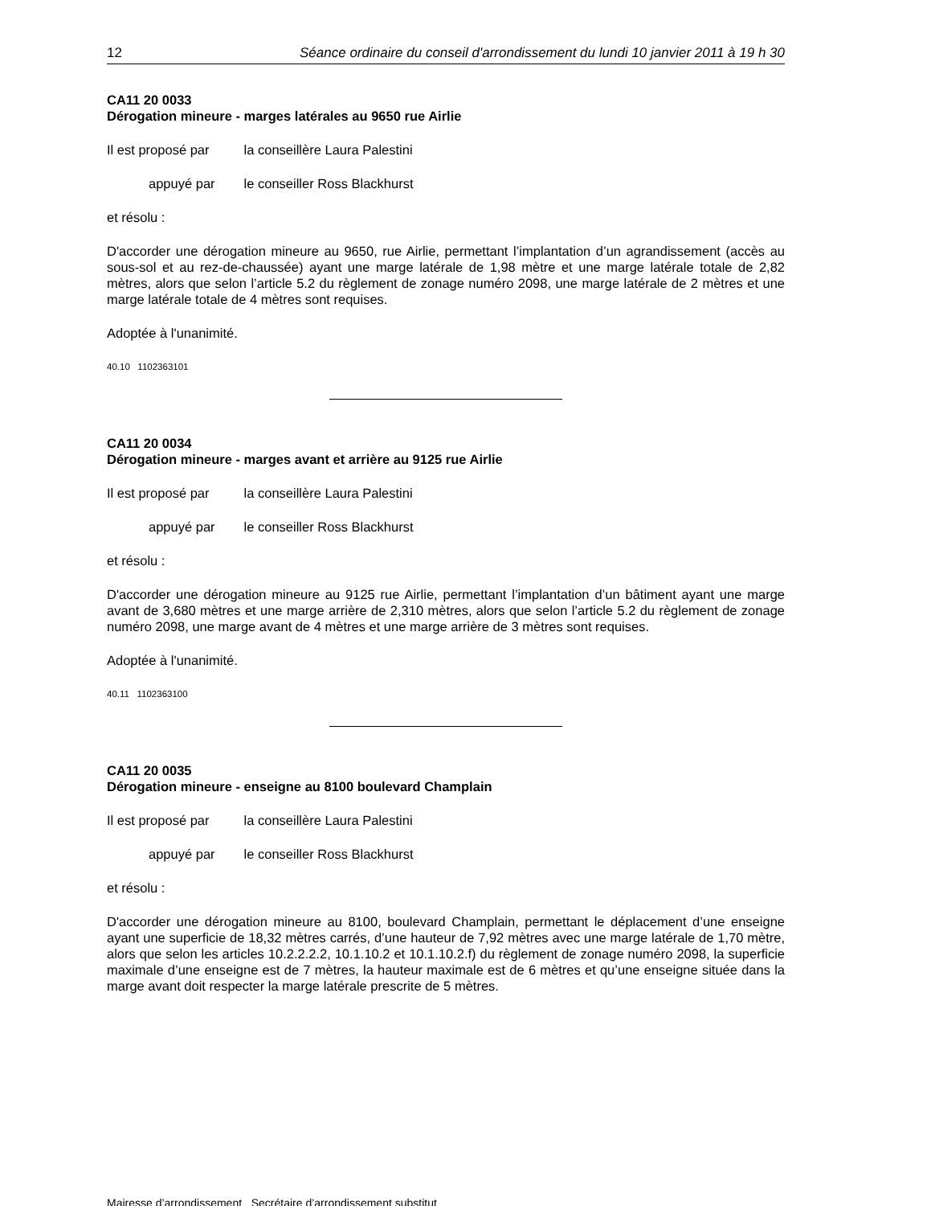12 Séance ordinaire du conseil d'arrondissement du lundi 10 janvier 2011 à 19 h 30
CA11 20 0033
Dérogation mineure - marges latérales au 9650 rue Airlie
Il est proposé par la conseillère Laura Palestini
appuyé par le conseiller Ross Blackhurst
et résolu :
D'accorder une dérogation mineure au 9650, rue Airlie, permettant l’implantation d’un agrandissement (accès au sous-sol et au rez-de-chaussée) ayant une marge latérale de 1,98 mètre et une marge latérale totale de 2,82 mètres, alors que selon l’article 5.2 du règlement de zonage numéro 2098, une marge latérale de 2 mètres et une marge latérale totale de 4 mètres sont requises.
Adoptée à l'unanimité.
40.10 1102363101
CA11 20 0034
Dérogation mineure - marges avant et arrière au 9125 rue Airlie
Il est proposé par la conseillère Laura Palestini
appuyé par le conseiller Ross Blackhurst
et résolu :
D'accorder une dérogation mineure au 9125 rue Airlie, permettant l’implantation d’un bâtiment ayant une marge avant de 3,680 mètres et une marge arrière de 2,310 mètres, alors que selon l’article 5.2 du règlement de zonage numéro 2098, une marge avant de 4 mètres et une marge arrière de 3 mètres sont requises.
Adoptée à l'unanimité.
40.11 1102363100
CA11 20 0035
Dérogation mineure - enseigne au 8100 boulevard Champlain
Il est proposé par la conseillère Laura Palestini
appuyé par le conseiller Ross Blackhurst
et résolu :
D'accorder une dérogation mineure au 8100, boulevard Champlain, permettant le déplacement d’une enseigne ayant une superficie de 18,32 mètres carrés, d’une hauteur de 7,92 mètres avec une marge latérale de 1,70 mètre, alors que selon les articles 10.2.2.2.2, 10.1.10.2 et 10.1.10.2.f) du règlement de zonage numéro 2098, la superficie maximale d’une enseigne est de 7 mètres, la hauteur maximale est de 6 mètres et qu’une enseigne située dans la marge avant doit respecter la marge latérale prescrite de 5 mètres.
Mairesse d’arrondissement Secrétaire d’arrondissement substitut